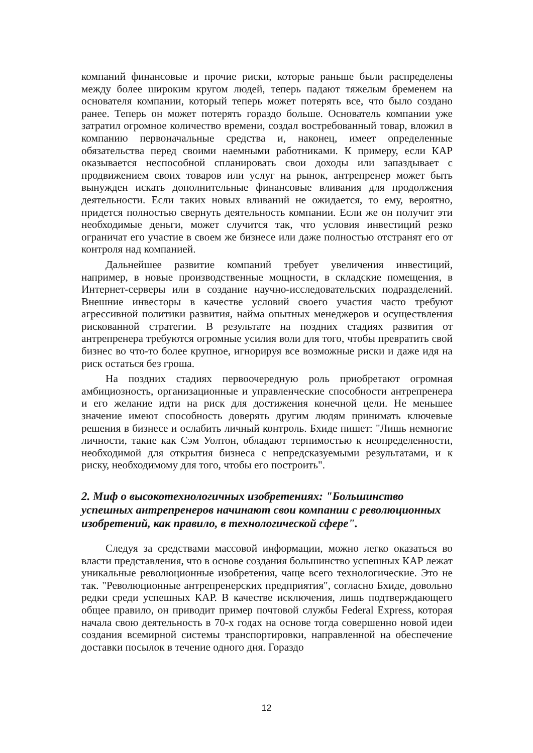компаний финансовые и прочие риски, которые раньше были распределены между более широким кругом людей, теперь падают тяжелым бременем на основателя компании, который теперь может потерять все, что было создано ранее. Теперь он может потерять гораздо больше. Основатель компании уже затратил огромное количество времени, создал востребованный товар, вложил в компанию первоначальные средства и, наконец, имеет определенные обязательства перед своими наемными работниками. К примеру, если КАР оказывается неспособной спланировать свои доходы или запаздывает с продвижением своих товаров или услуг на рынок, антрепренер может быть вынужден искать дополнительные финансовые вливания для продолжения деятельности. Если таких новых вливаний не ожидается, то ему, вероятно, придется полностью свернуть деятельность компании. Если же он получит эти необходимые деньги, может случится так, что условия инвестиций резко ограничат его участие в своем же бизнесе или даже полностью отстранят его от контроля над компанией.
Дальнейшее развитие компаний требует увеличения инвестиций, например, в новые производственные мощности, в складские помещения, в Интернет-серверы или в создание научно-исследовательских подразделений. Внешние инвесторы в качестве условий своего участия часто требуют агрессивной политики развития, найма опытных менеджеров и осуществления рискованной стратегии. В результате на поздних стадиях развития от антрепренера требуются огромные усилия воли для того, чтобы превратить свой бизнес во что-то более крупное, игнорируя все возможные риски и даже идя на риск остаться без гроша.
На поздних стадиях первоочередную роль приобретают огромная амбициозность, организационные и управленческие способности антрепренера и его желание идти на риск для достижения конечной цели. Не меньшее значение имеют способность доверять другим людям принимать ключевые решения в бизнесе и ослабить личный контроль. Бхиде пишет: "Лишь немногие личности, такие как Сэм Уолтон, обладают терпимостью к неопределенности, необходимой для открытия бизнеса с непредсказуемыми результатами, и к риску, необходимому для того, чтобы его построить".
2. Миф о высокотехнологичных изобретениях: "Большинство успешных антрепренеров начинают свои компании с революционных изобретений, как правило, в технологической сфере".
Следуя за средствами массовой информации, можно легко оказаться во власти представления, что в основе создания большинство успешных КАР лежат уникальные революционные изобретения, чаще всего технологические. Это не так. "Революционные антрепренерских предприятия", согласно Бхиде, довольно редки среди успешных КАР. В качестве исключения, лишь подтверждающего общее правило, он приводит пример почтовой службы Federal Express, которая начала свою деятельность в 70-х годах на основе тогда совершенно новой идеи создания всемирной системы транспортировки, направленной на обеспечение доставки посылок в течение одного дня. Гораздо
12